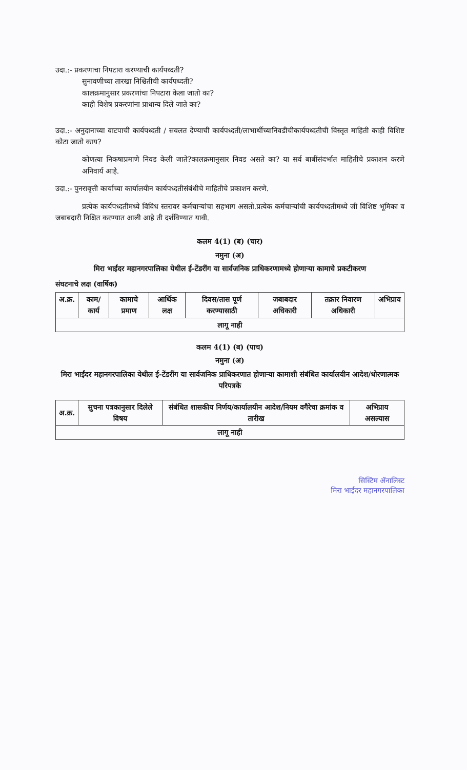उदा.:- प्रकरणाचा निपटारा करण्याची कार्यपध्दती?
सुनावणीच्या तारखा निश्चितीची कार्यपध्दती?
कालक्रमानुसार प्रकरणांचा निपटारा केला जातो का?
काही विशेष प्रकरणांना प्राधान्य दिले जाते का?
उदा.:- अनुदानाच्या वाटपाची कार्यपध्दती / सवलत देण्याची कार्यपध्दती/लाभार्थीच्यानिवडीचीकार्यपध्दतीची विस्तृत माहिती काही विशिष्ट कोटा जातो काय?
कोणत्या निकषाप्रमाणे निवड केली जाते?कालक्रमानुसार निवड असते का? या सर्व बाबींसंदर्भात माहितीचे प्रकाशन करणे अनिवार्य आहे.
उदा.:- पुनरावृत्ती कार्याच्या कार्यालयीन कार्यपध्दतीसंबंधीचे माहितीचे प्रकाशन करणे.
प्रत्येक कार्यपध्दतीमध्ये विविध स्तरावर कर्मचाऱ्यांचा सहभाग असतो.प्रत्येक कर्मचाऱ्यांची कार्यपध्दतीमध्ये जी विशिष्ट भूमिका व जबाबदारी निश्चित करण्यात आली आहे ती दर्शविण्यात यावी.
कलम 4(1) (ब) (चार)
नमुना (अ)
मिरा भाईंदर महानगरपालिका येथील ई-टेंडरींग या सार्वजनिक प्राधिकरणामध्ये होणाऱ्या कामाचे प्रकटीकरण
संघटनाचे लक्ष (वार्षिक)
| अ.क्र. | काम/कार्य | कामाचे प्रमाण | आर्थिक लक्ष | दिवस/तास पूर्ण करण्यासाठी | जबाबदार अधिकारी | तक्रार निवारण अधिकारी | अभिप्राय |
| --- | --- | --- | --- | --- | --- | --- | --- |
| लागू नाही | | | | | | | |
कलम 4(1) (ब) (पाच)
नमुना (अ)
मिरा भाईंदर महानगरपालिका येथील ई-टेंडरींग या सार्वजनिक प्राधिकरणात होणाऱ्या कामाशी संबंधित कार्यालयीन आदेश/धोरणात्मक परिपत्रके
| अ.क्र. | सुचना पत्रकानुसार दिलेले विषय | संबंधित शासकीय निर्णय/कार्यालयीन आदेश/नियम वगैरेचा क्रमांक व तारीख | अभिप्राय असल्यास |
| --- | --- | --- | --- |
| लागू नाही | | | |
सिस्टिम ॲनालिस्ट
मिरा भाईंदर महानगरपालिका